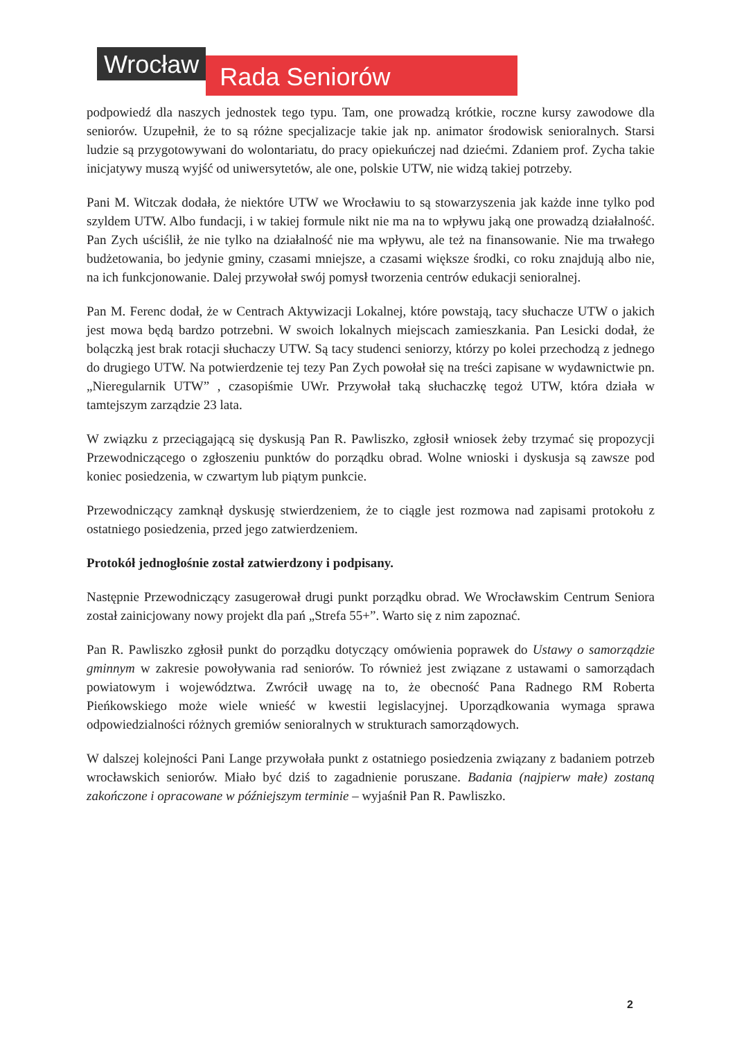Wrocław
Rada Seniorów
podpowiedź dla naszych jednostek tego typu. Tam, one prowadzą krótkie, roczne kursy zawodowe dla seniorów. Uzupełnił, że to są różne specjalizacje takie jak np. animator środowisk senioralnych. Starsi ludzie są przygotowywani do wolontariatu, do pracy opiekuńczej nad dziećmi. Zdaniem prof. Zycha takie inicjatywy muszą wyjść od uniwersytetów, ale one, polskie UTW, nie widzą takiej potrzeby.
Pani M. Witczak dodała, że niektóre UTW we Wrocławiu to są stowarzyszenia jak każde inne tylko pod szyldem UTW. Albo fundacji, i w takiej formule nikt nie ma na to wpływu jaką one prowadzą działalność. Pan Zych uściślił, że nie tylko na działalność nie ma wpływu, ale też na finansowanie. Nie ma trwałego budżetowania, bo jedynie gminy, czasami mniejsze, a czasami większe środki, co roku znajdują albo nie, na ich funkcjonowanie. Dalej przywołał swój pomysł tworzenia centrów edukacji senioralnej.
Pan M. Ferenc dodał, że w Centrach Aktywizacji Lokalnej, które powstają, tacy słuchacze UTW o jakich jest mowa będą bardzo potrzebni. W swoich lokalnych miejscach zamieszkania. Pan Lesicki dodał, że bolączką jest brak rotacji słuchaczy UTW. Są tacy studenci seniorzy, którzy po kolei przechodzą z jednego do drugiego UTW. Na potwierdzenie tej tezy Pan Zych powołał się na treści zapisane w wydawnictwie pn. „Nieregularnik UTW” , czasopiśmie UWr. Przywołał taką słuchaczkę tegoż UTW, która działa w tamtejszym zarządzie 23 lata.
W związku z przeciągającą się dyskusją Pan R. Pawliszko, zgłosił wniosek żeby trzymać się propozycji Przewodniczącego o zgłoszeniu punktów do porządku obrad. Wolne wnioski i dyskusja są zawsze pod koniec posiedzenia, w czwartym lub piątym punkcie.
Przewodniczący zamknął dyskusję stwierdzeniem, że to ciągle jest rozmowa nad zapisami protokołu z ostatniego posiedzenia, przed jego zatwierdzeniem.
Protokół jednogłośnie został zatwierdzony i podpisany.
Następnie Przewodniczący zasugerował drugi punkt porządku obrad. We Wrocławskim Centrum Seniora został zainicjowany nowy projekt dla pań „Strefa 55+”. Warto się z nim zapoznać.
Pan R. Pawliszko zgłosił punkt do porządku dotyczący omówienia poprawek do Ustawy o samorządzie gminnym w zakresie powoływania rad seniorów. To również jest związane z ustawami o samorządach powiatowym i województwa. Zwrócił uwagę na to, że obecność Pana Radnego RM Roberta Pieńkowskiego może wiele wnieść w kwestii legislacyjnej. Uporządkowania wymaga sprawa odpowiedzialności różnych gremiów senioralnych w strukturach samorządowych.
W dalszej kolejności Pani Lange przywołała punkt z ostatniego posiedzenia związany z badaniem potrzeb wrocławskich seniorów. Miało być dziś to zagadnienie poruszane. Badania (najpierw małe) zostaną zakończone i opracowane w późniejszym terminie – wyjaśnił Pan R. Pawliszko.
2